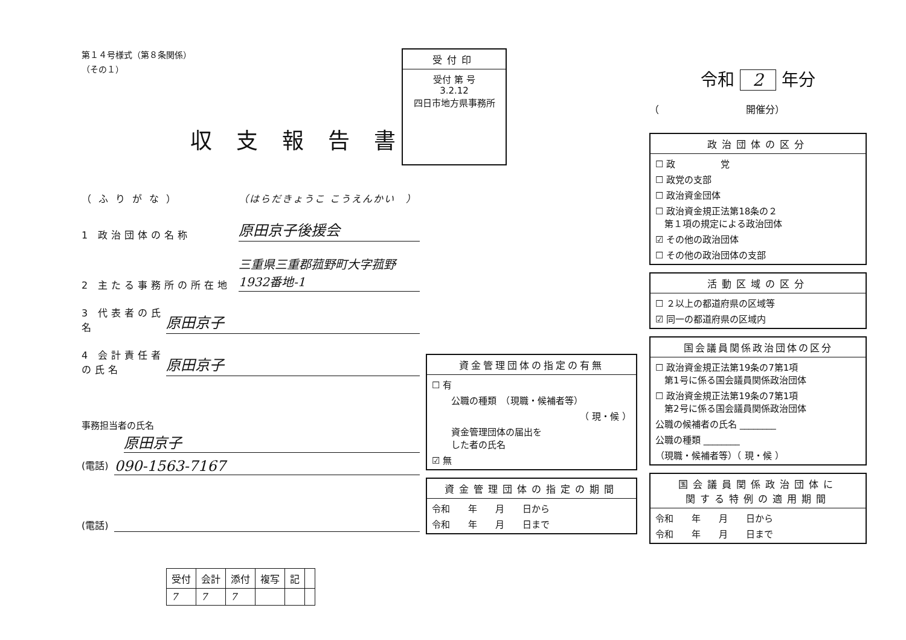第１４号様式（第８条関係）
（その１）
収支報告書
（ふりがな） （はらだきょうこ こうえんかい　）
1 政治団体の名称 原田京子後援会
2 主たる事務所の所在地 三重県三重郡菰野町大字菰野1932番地-1
3 代表者の氏名 原田京子
4 会計責任者の氏名 原田京子
事務担当者の氏名
原田京子
(電話) 090-1563-7167
(電話)
| 受付 | 会計 | 添付 | 複写 | 記 | |
| 7 | 7 | 7 | | | |
受付印
受付 第 号
3.2.12
四日市地方県事務所
資金管理団体の指定の有無
☐ 有
公職の種類　（現職・候補者等）
（ 現・候 ）
資金管理団体の届出を
した者の氏名
☑ 無
資金管理団体の指定の期間
令和　　年　　月　　日から
令和　　年　　月　　日まで
令和 2 年分
（　　　　　　　　　開催分）
政治団体の区分
☐ 政　　　　　党
☐ 政党の支部
☐ 政治資金団体
☐ 政治資金規正法第18条の２
　第１項の規定による政治団体
☑ その他の政治団体
☐ その他の政治団体の支部
活動区域の区分
☐ ２以上の都道府県の区域等
☑ 同一の都道府県の区域内
国会議員関係政治団体の区分
☐ 政治資金規正法第19条の7第1項
　第1号に係る国会議員関係政治団体
☐ 政治資金規正法第19条の7第1項
　第2号に係る国会議員関係政治団体
公職の候補者の氏名 ________
公職の種類 ________
（現職・候補者等）（ 現・候 ）
国会議員関係政治団体に
関する特例の適用期間
令和　　年　　月　　日から
令和　　年　　月　　日まで